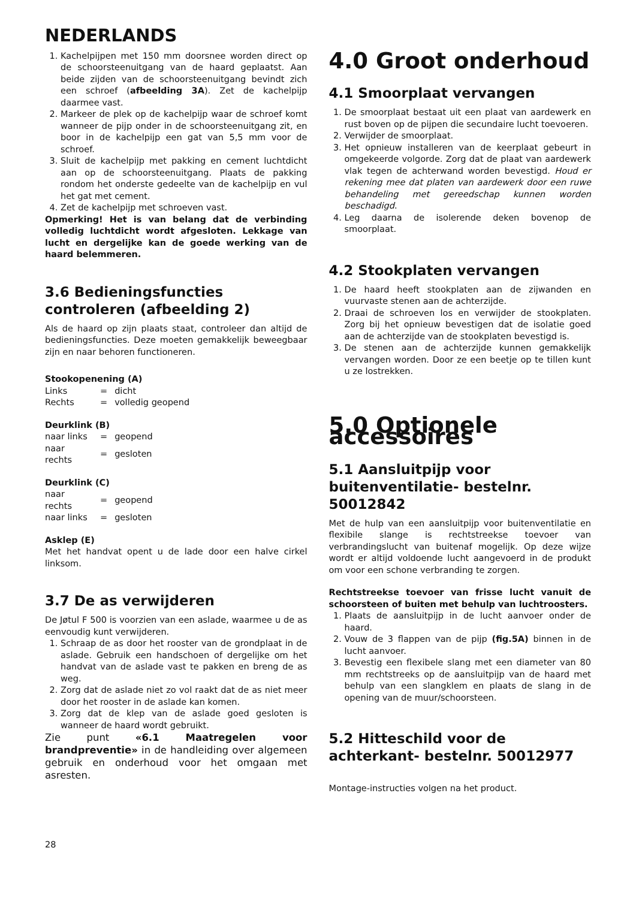NEDERLANDS
1. Kachelpijpen met 150 mm doorsnee worden direct op de schoorsteenuitgang van de haard geplaatst. Aan beide zijden van de schoorsteenuitgang bevindt zich een schroef (afbeelding 3A). Zet de kachelpijp daarmee vast.
2. Markeer de plek op de kachelpijp waar de schroef komt wanneer de pijp onder in de schoorsteenuitgang zit, en boor in de kachelpijp een gat van 5,5 mm voor de schroef.
3. Sluit de kachelpijp met pakking en cement luchtdicht aan op de schoorsteenuitgang. Plaats de pakking rondom het onderste gedeelte van de kachelpijp en vul het gat met cement.
4. Zet de kachelpijp met schroeven vast.
Opmerking! Het is van belang dat de verbinding volledig luchtdicht wordt afgesloten. Lekkage van lucht en dergelijke kan de goede werking van de haard belemmeren.
3.6 Bedieningsfuncties controleren (afbeelding 2)
Als de haard op zijn plaats staat, controleer dan altijd de bedieningsfuncties. Deze moeten gemakkelijk beweegbaar zijn en naar behoren functioneren.
Stookopenening (A)
| Links | = | dicht |
| Rechts | = | volledig geopend |
Deurklink (B)
| naar links | = | geopend |
| naar rechts | = | gesloten |
Deurklink (C)
| naar rechts | = | geopend |
| naar links | = | gesloten |
Asklep (E)
Met het handvat opent u de lade door een halve cirkel linksom.
3.7 De as verwijderen
De Jøtul F 500 is voorzien van een aslade, waarmee u de as eenvoudig kunt verwijderen.
1. Schraap de as door het rooster van de grondplaat in de aslade. Gebruik een handschoen of dergelijke om het handvat van de aslade vast te pakken en breng de as weg.
2. Zorg dat de aslade niet zo vol raakt dat de as niet meer door het rooster in de aslade kan komen.
3. Zorg dat de klep van de aslade goed gesloten is wanneer de haard wordt gebruikt.
Zie punt «6.1 Maatregelen voor brandpreventie» in de handleiding over algemeen gebruik en onderhoud voor het omgaan met asresten.
4.0 Groot onderhoud
4.1 Smoorplaat vervangen
1. De smoorplaat bestaat uit een plaat van aardewerk en rust boven op de pijpen die secundaire lucht toevoeren.
2. Verwijder de smoorplaat.
3. Het opnieuw installeren van de keerplaat gebeurt in omgekeerde volgorde. Zorg dat de plaat van aardewerk vlak tegen de achterwand worden bevestigd. Houd er rekening mee dat platen van aardewerk door een ruwe behandeling met gereedschap kunnen worden beschadigd.
4. Leg daarna de isolerende deken bovenop de smoorplaat.
4.2 Stookplaten vervangen
1. De haard heeft stookplaten aan de zijwanden en vuurvaste stenen aan de achterzijde.
2. Draai de schroeven los en verwijder de stookplaten. Zorg bij het opnieuw bevestigen dat de isolatie goed aan de achterzijde van de stookplaten bevestigd is.
3. De stenen aan de achterzijde kunnen gemakkelijk vervangen worden. Door ze een beetje op te tillen kunt u ze lostrekken.
5.0 Optionele accessoires
5.1 Aansluitpijp voor buitenventilatie- bestelnr. 50012842
Met de hulp van een aansluitpijp voor buitenventilatie en flexibile slange is rechtstreekse toevoer van verbrandingslucht van buitenaf mogelijk. Op deze wijze wordt er altijd voldoende lucht aangevoerd in de produkt om voor een schone verbranding te zorgen.
Rechtstreekse toevoer van frisse lucht vanuit de schoorsteen of buiten met behulp van luchtroosters.
1. Plaats de aansluitpijp in de lucht aanvoer onder de haard.
2. Vouw de 3 flappen van de pijp (fig.5A) binnen in de lucht aanvoer.
3. Bevestig een flexibele slang met een diameter van 80 mm rechtstreeks op de aansluitpijp van de haard met behulp van een slangklem en plaats de slang in de opening van de muur/schoorsteen.
5.2 Hitteschild voor de achterkant- bestelnr. 50012977
Montage-instructies volgen na het product.
28